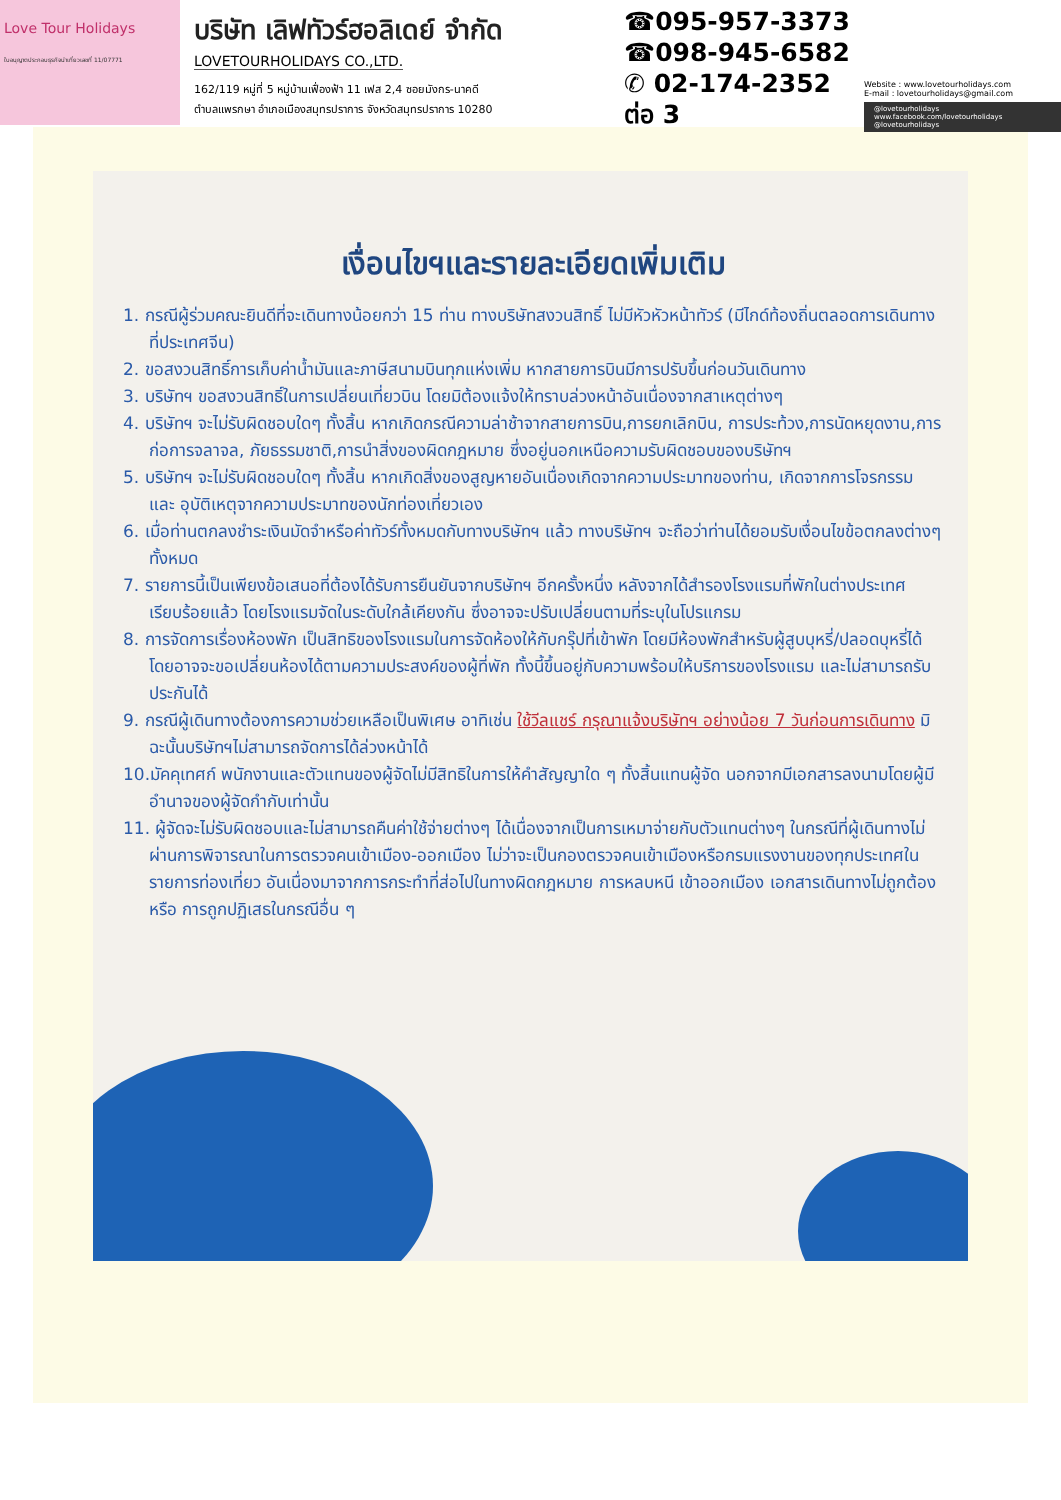Love Tour Holidays
ใบอนุญาตประกอบธุรกิจนำเที่ยวเลขที่ 11/07771
บริษัท เลิฟทัวร์ฮอลิเดย์ จำกัด
LOVETOURHOLIDAYS CO.,LTD.
162/119 หมู่ที่ 5 หมู่บ้านเฟื่องฟ้า 11 เฟส 2,4 ซอยมังกร-นาคดี
ตำบลแพรกษา อำเภอเมืองสมุทรปราการ จังหวัดสมุทรปราการ 10280
☎095-957-3373
☎098-945-6582
✆ 02-174-2352 ต่อ 3
Website : www.lovetourholidays.com
E-mail : lovetourholidays@gmail.com
@lovetourholidays www.facebook.com/lovetourholidays @lovetourholidays
เงื่อนไขฯและรายละเอียดเพิ่มเติม
1. กรณีผู้ร่วมคณะยินดีที่จะเดินทางน้อยกว่า 15 ท่าน ทางบริษัทสงวนสิทธิ์ ไม่มีหัวหัวหน้าทัวร์ (มีไกด์ท้องถิ่นตลอดการเดินทางที่ประเทศจีน)
2. ขอสงวนสิทธิ์การเก็บค่าน้ำมันและภาษีสนามบินทุกแห่งเพิ่ม หากสายการบินมีการปรับขึ้นก่อนวันเดินทาง
3. บริษัทฯ ขอสงวนสิทธิ์ในการเปลี่ยนเที่ยวบิน โดยมิต้องแจ้งให้ทราบล่วงหน้าอันเนื่องจากสาเหตุต่างๆ
4. บริษัทฯ จะไม่รับผิดชอบใดๆ ทั้งสิ้น หากเกิดกรณีความล่าช้าจากสายการบิน,การยกเลิกบิน, การประท้วง,การนัดหยุดงาน,การก่อการจลาจล, ภัยธรรมชาติ,การนำสิ่งของผิดกฎหมาย ซึ่งอยู่นอกเหนือความรับผิดชอบของบริษัทฯ
5. บริษัทฯ จะไม่รับผิดชอบใดๆ ทั้งสิ้น หากเกิดสิ่งของสูญหายอันเนื่องเกิดจากความประมาทของท่าน, เกิดจากการโจรกรรม และ อุบัติเหตุจากความประมาทของนักท่องเที่ยวเอง
6. เมื่อท่านตกลงชำระเงินมัดจำหรือค่าทัวร์ทั้งหมดกับทางบริษัทฯ แล้ว ทางบริษัทฯ จะถือว่าท่านได้ยอมรับเงื่อนไขข้อตกลงต่างๆ ทั้งหมด
7. รายการนี้เป็นเพียงข้อเสนอที่ต้องได้รับการยืนยันจากบริษัทฯ อีกครั้งหนึ่ง หลังจากได้สำรองโรงแรมที่พักในต่างประเทศเรียบร้อยแล้ว โดยโรงแรมจัดในระดับใกล้เคียงกัน ซึ่งอาจจะปรับเปลี่ยนตามที่ระบุในโปรแกรม
8. การจัดการเรื่องห้องพัก เป็นสิทธิของโรงแรมในการจัดห้องให้กับกรุ๊ปที่เข้าพัก โดยมีห้องพักสำหรับผู้สูบบุหรี่/ปลอดบุหรี่ได้ โดยอาจจะขอเปลี่ยนห้องได้ตามความประสงค์ของผู้ที่พัก ทั้งนี้ขึ้นอยู่กับความพร้อมให้บริการของโรงแรม และไม่สามารถรับประกันได้
9. กรณีผู้เดินทางต้องการความช่วยเหลือเป็นพิเศษ อาทิเช่น ใช้วีลแชร์ กรุณาแจ้งบริษัทฯ อย่างน้อย 7 วันก่อนการเดินทาง มิฉะนั้นบริษัทฯไม่สามารถจัดการได้ล่วงหน้าได้
10.มัคคุเทศก์ พนักงานและตัวแทนของผู้จัดไม่มีสิทธิในการให้คำสัญญาใด ๆ ทั้งสิ้นแทนผู้จัด นอกจากมีเอกสารลงนามโดยผู้มีอำนาจของผู้จัดกำกับเท่านั้น
11. ผู้จัดจะไม่รับผิดชอบและไม่สามารถคืนค่าใช้จ่ายต่างๆ ได้เนื่องจากเป็นการเหมาจ่ายกับตัวแทนต่างๆ ในกรณีที่ผู้เดินทางไม่ผ่านการพิจารณาในการตรวจคนเข้าเมือง-ออกเมือง ไม่ว่าจะเป็นกองตรวจคนเข้าเมืองหรือกรมแรงงานของทุกประเทศในรายการท่องเที่ยว อันเนื่องมาจากการกระทำที่ส่อไปในทางผิดกฎหมาย การหลบหนี เข้าออกเมือง เอกสารเดินทางไม่ถูกต้อง หรือ การถูกปฏิเสธในกรณีอื่น ๆ